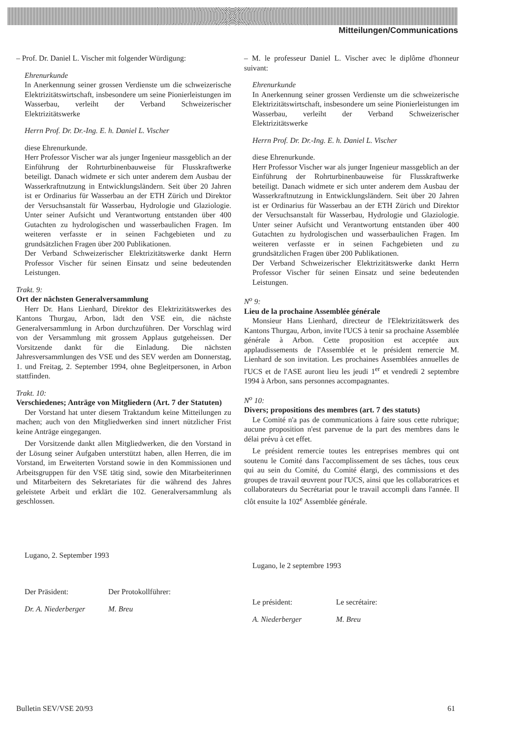Mitteilungen/Communications
– Prof. Dr. Daniel L. Vischer mit folgender Würdigung:
Ehrenurkunde
In Anerkennung seiner grossen Verdienste um die schweizerische Elektrizitätswirtschaft, insbesondere um seine Pionierleistungen im Wasserbau, verleiht der Verband Schweizerischer Elektrizitätswerke
Herrn Prof. Dr. Dr.-Ing. E. h. Daniel L. Vischer
diese Ehrenurkunde.
Herr Professor Vischer war als junger Ingenieur massgeblich an der Einführung der Rohrturbinenbauweise für Flusskraftwerke beteiligt. Danach widmete er sich unter anderem dem Ausbau der Wasserkraftnutzung in Entwicklungsländern. Seit über 20 Jahren ist er Ordinarius für Wasserbau an der ETH Zürich und Direktor der Versuchsanstalt für Wasserbau, Hydrologie und Glaziologie. Unter seiner Aufsicht und Verantwortung entstanden über 400 Gutachten zu hydrologischen und wasserbaulichen Fragen. Im weiteren verfasste er in seinen Fachgebieten und zu grundsätzlichen Fragen über 200 Publikationen.
Der Verband Schweizerischer Elektrizitätswerke dankt Herrn Professor Vischer für seinen Einsatz und seine bedeutenden Leistungen.
Trakt. 9:
Ort der nächsten Generalversammlung
Herr Dr. Hans Lienhard, Direktor des Elektrizitätswerkes des Kantons Thurgau, Arbon, lädt den VSE ein, die nächste Generalversammlung in Arbon durchzuführen. Der Vorschlag wird von der Versammlung mit grossem Applaus gutgeheissen. Der Vorsitzende dankt für die Einladung. Die nächsten Jahresversammlungen des VSE und des SEV werden am Donnerstag, 1. und Freitag, 2. September 1994, ohne Begleitpersonen, in Arbon stattfinden.
Trakt. 10:
Verschiedenes; Anträge von Mitgliedern (Art. 7 der Statuten)
Der Vorstand hat unter diesem Traktandum keine Mitteilungen zu machen; auch von den Mitgliedwerken sind innert nützlicher Frist keine Anträge eingegangen.
Der Vorsitzende dankt allen Mitgliedwerken, die den Vorstand in der Lösung seiner Aufgaben unterstützt haben, allen Herren, die im Vorstand, im Erweiterten Vorstand sowie in den Kommissionen und Arbeitsgruppen für den VSE tätig sind, sowie den Mitarbeiterinnen und Mitarbeitern des Sekretariates für die während des Jahres geleistete Arbeit und erklärt die 102. Generalversammlung als geschlossen.
Lugano, 2. September 1993
Der Präsident: Der Protokollführer:
Dr. A. Niederberger
M. Breu
– M. le professeur Daniel L. Vischer avec le diplôme d'honneur suivant:
Ehrenurkunde
In Anerkennung seiner grossen Verdienste um die schweizerische Elektrizitätswirtschaft, insbesondere um seine Pionierleistungen im Wasserbau, verleiht der Verband Schweizerischer Elektrizitätswerke
Herrn Prof. Dr. Dr.-Ing. E. h. Daniel L. Vischer
diese Ehrenurkunde.
Herr Professor Vischer war als junger Ingenieur massgeblich an der Einführung der Rohrturbinenbauweise für Flusskraftwerke beteiligt. Danach widmete er sich unter anderem dem Ausbau der Wasserkraftnutzung in Entwicklungsländern. Seit über 20 Jahren ist er Ordinarius für Wasserbau an der ETH Zürich und Direktor der Versuchsanstalt für Wasserbau, Hydrologie und Glaziologie. Unter seiner Aufsicht und Verantwortung entstanden über 400 Gutachten zu hydrologischen und wasserbaulichen Fragen. Im weiteren verfasste er in seinen Fachgebieten und zu grundsätzlichen Fragen über 200 Publikationen.
Der Verband Schweizerischer Elektrizitätswerke dankt Herrn Professor Vischer für seinen Einsatz und seine bedeutenden Leistungen.
N<sup>o</sup> 9:
Lieu de la prochaine Assemblée générale
Monsieur Hans Lienhard, directeur de l'Elektrizitätswerk des Kantons Thurgau, Arbon, invite l'UCS à tenir sa prochaine Assemblée générale à Arbon. Cette proposition est acceptée aux applaudissements de l'Assemblée et le président remercie M. Lienhard de son invitation. Les prochaines Assemblées annuelles de l'UCS et de l'ASE auront lieu les jeudi 1<sup>er</sup> et vendredi 2 septembre 1994 à Arbon, sans personnes accompagnantes.
N<sup>o</sup> 10:
Divers; propositions des membres (art. 7 des statuts)
Le Comité n'a pas de communications à faire sous cette rubrique; aucune proposition n'est parvenue de la part des membres dans le délai prévu à cet effet.
Le président remercie toutes les entreprises membres qui ont soutenu le Comité dans l'accomplissement de ses tâches, tous ceux qui au sein du Comité, du Comité élargi, des commissions et des groupes de travail œuvrent pour l'UCS, ainsi que les collaboratrices et collaborateurs du Secrétariat pour le travail accompli dans l'année. Il clôt ensuite la 102<sup>e</sup> Assemblée générale.
Lugano, le 2 septembre 1993
Le président: Le secrétaire:
A. Niederberger M. Breu
Bulletin SEV/VSE 20/93 61